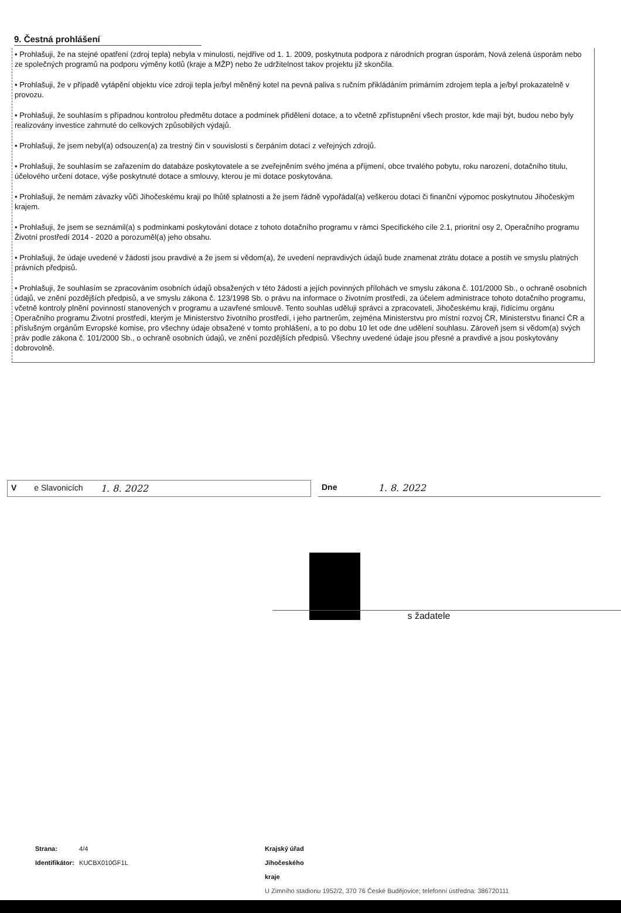9. Čestná prohlášení
• Prohlašuji, že na stejné opatření (zdroj tepla) nebyla v minulosti, nejdříve od 1. 1. 2009, poskytnuta podpora z národních progran úsporám, Nová zelená úsporám nebo ze společných programů na podporu výměny kotlů (kraje a MŽP) nebo že udržitelnost takov projektu již skončila.
• Prohlašuji, že v případě vytápění objektu více zdroji tepla je/byl měněný kotel na pevná paliva s ručním přikládáním primárním zdrojem tepla a je/byl prokazatelně v provozu.
• Prohlašuji, že souhlasím s případnou kontrolou předmětu dotace a podmínek přidělení dotace, a to včetně zpřístupnění všech prostor, kde mají být, budou nebo byly realizovány investice zahrnuté do celkových způsobilých výdajů.
• Prohlašuji, že jsem nebyl(a) odsouzen(a) za trestný čin v souvislosti s čerpáním dotací z veřejných zdrojů.
• Prohlašuji, že souhlasím se zařazením do databáze poskytovatele a se zveřejněním svého jména a příjmení, obce trvalého pobytu, roku narození, dotačního titulu, účelového určení dotace, výše poskytnuté dotace a smlouvy, kterou je mi dotace poskytována.
• Prohlašuji, že nemám závazky vůči Jihočeskému kraji po lhůtě splatnosti a že jsem řádně vypořádal(a) veškerou dotaci či finanční výpomoc poskytnutou Jihočeským krajem.
• Prohlašuji, že jsem se seznámil(a) s podmínkami poskytování dotace z tohoto dotačního programu v rámci Specifického cíle 2.1, prioritní osy 2, Operačního programu Životní prostředí 2014 - 2020 a porozuměl(a) jeho obsahu.
• Prohlašuji, že údaje uvedené v žádosti jsou pravdivé a že jsem si vědom(a), že uvedení nepravdivých údajů bude znamenat ztrátu dotace a postih ve smyslu platných právních předpisů.
• Prohlašuji, že souhlasím se zpracováním osobních údajů obsažených v této žádosti a jejích povinných přílohách ve smyslu zákona č. 101/2000 Sb., o ochraně osobních údajů, ve znění pozdějších předpisů, a ve smyslu zákona č. 123/1998 Sb. o právu na informace o životním prostředí, za účelem administrace tohoto dotačního programu, včetně kontroly plnění povinností stanovených v programu a uzavřené smlouvě. Tento souhlas uděluji správci a zpracovateli, Jihočeskému kraji, řídícímu orgánu Operačního programu Životní prostředí, kterým je Ministerstvo životního prostředí, i jeho partnerům, zejména Ministerstvu pro místní rozvoj ČR, Ministerstvu financí ČR a příslušným orgánům Evropské komise, pro všechny údaje obsažené v tomto prohlášení, a to po dobu 10 let ode dne udělení souhlasu. Zároveň jsem si vědom(a) svých práv podle zákona č. 101/2000 Sb., o ochraně osobních údajů, ve znění pozdějších předpisů. Všechny uvedené údaje jsou přesné a pravdivé a jsou poskytovány dobrovolně.
V e Slavonicích 1. 8. 2022 Dne 1. 8. 2022
s žadatele
Strana: 4/4
Identifikátor: KUCBX010GF1L
Krajský úřad Jihočeského kraje
U Zimního stadionu 1952/2, 370 76 České Budějovice; telefonní ústředna: 386720111